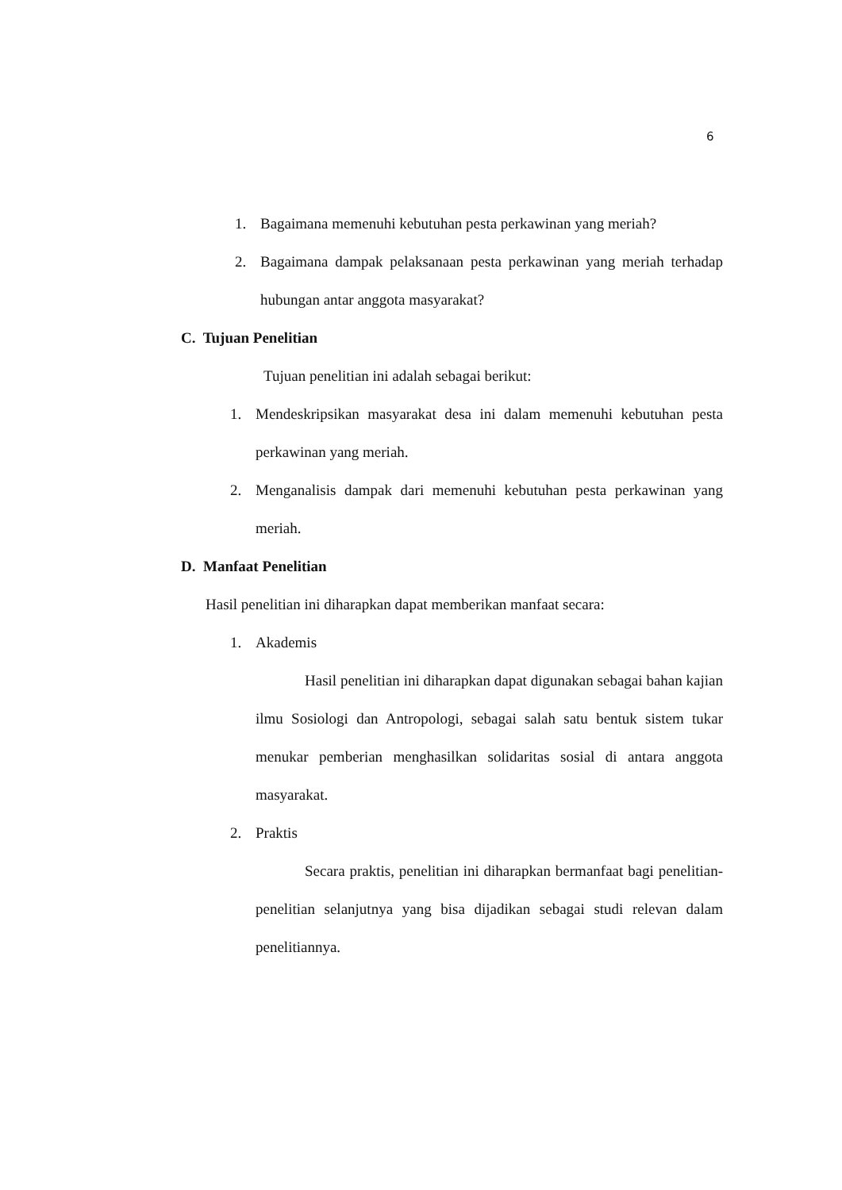6
1. Bagaimana memenuhi kebutuhan pesta perkawinan yang meriah?
2. Bagaimana dampak pelaksanaan pesta perkawinan yang meriah terhadap hubungan antar anggota masyarakat?
C. Tujuan Penelitian
Tujuan penelitian ini adalah sebagai berikut:
1. Mendeskripsikan masyarakat desa ini dalam memenuhi kebutuhan pesta perkawinan yang meriah.
2. Menganalisis dampak dari memenuhi kebutuhan pesta perkawinan yang meriah.
D. Manfaat Penelitian
Hasil penelitian ini diharapkan dapat memberikan manfaat secara:
1. Akademis
Hasil penelitian ini diharapkan dapat digunakan sebagai bahan kajian ilmu Sosiologi dan Antropologi, sebagai salah satu bentuk sistem tukar menukar pemberian menghasilkan solidaritas sosial di antara anggota masyarakat.
2. Praktis
Secara praktis, penelitian ini diharapkan bermanfaat bagi penelitian-penelitian selanjutnya yang bisa dijadikan sebagai studi relevan dalam penelitiannya.